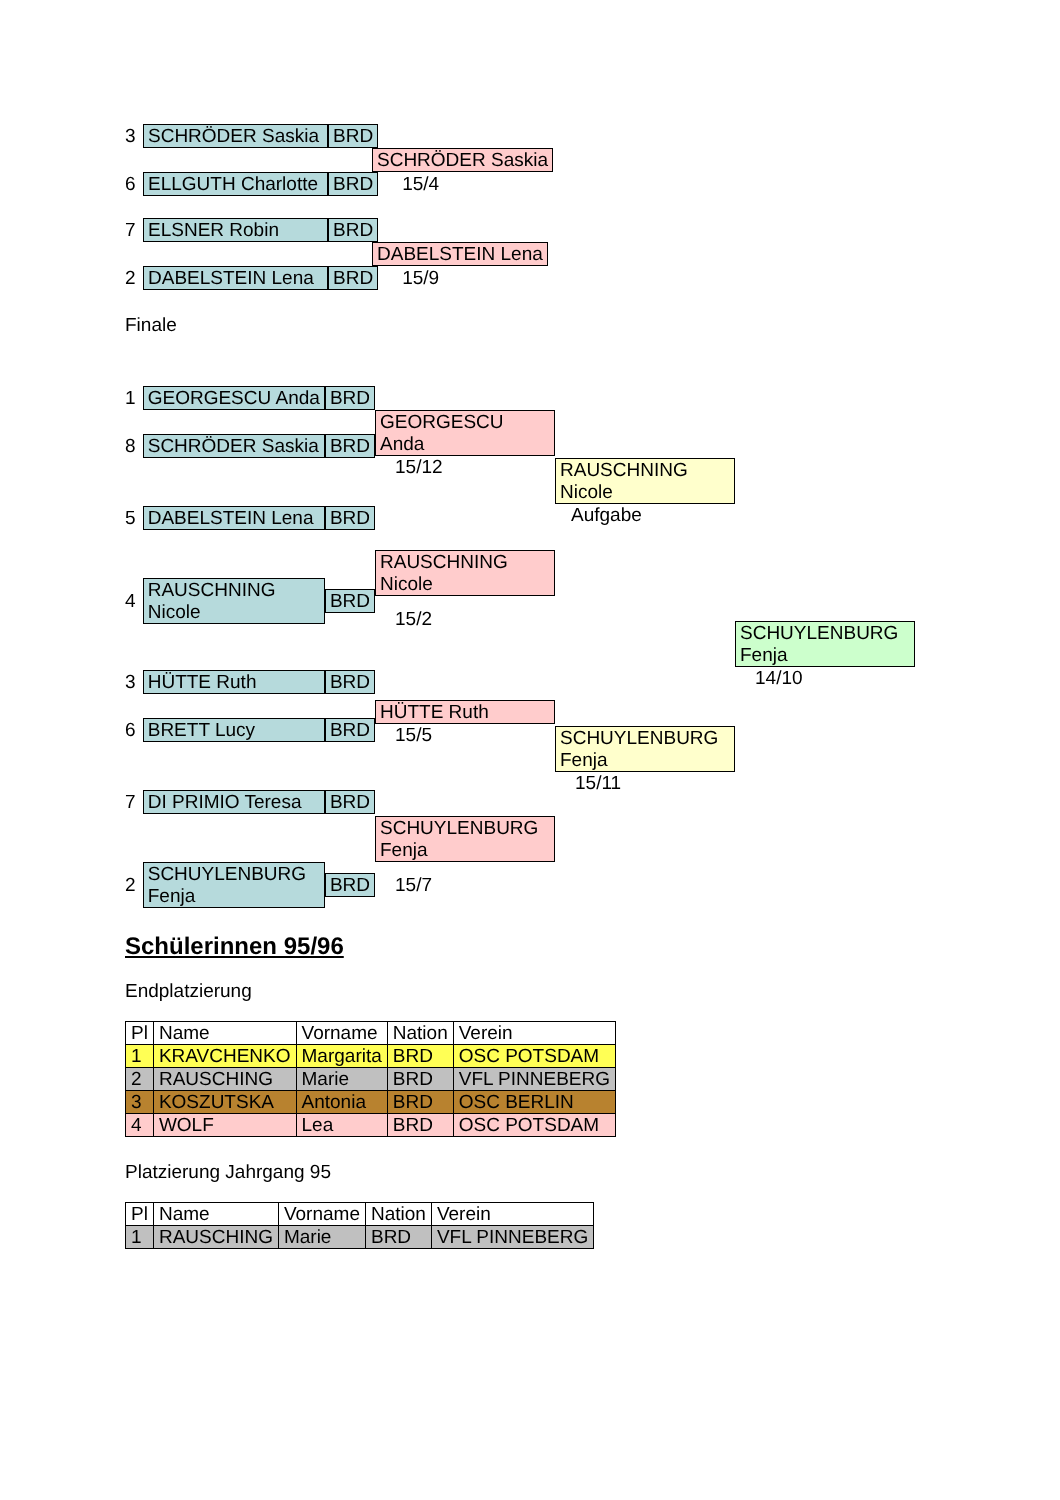3 SCHRÖDER Saskia BRD
SCHRÖDER Saskia
6 ELLGUTH Charlotte BRD 15/4
7 ELSNER Robin BRD
DABELSTEIN Lena
2 DABELSTEIN Lena BRD 15/9
Finale
1 GEORGESCU Anda BRD
8 SCHRÖDER Saskia BRD
5 DABELSTEIN Lena BRD
4 RAUSCHNING Nicole BRD
3 HÜTTE Ruth BRD
6 BRETT Lucy BRD
7 DI PRIMIO Teresa BRD
2 SCHUYLENBURG Fenja BRD
GEORGESCU Anda
15/12
RAUSCHNING Nicole
15/2
HÜTTE Ruth
15/5
SCHUYLENBURG Fenja
15/7
RAUSCHNING Nicole
Aufgabe
SCHUYLENBURG Fenja
15/11
SCHUYLENBURG Fenja
14/10
Schülerinnen 95/96
Endplatzierung
| Pl | Name | Vorname | Nation | Verein |
| --- | --- | --- | --- | --- |
| 1 | KRAVCHENKO | Margarita | BRD | OSC POTSDAM |
| 2 | RAUSCHING | Marie | BRD | VFL PINNEBERG |
| 3 | KOSZUTSKA | Antonia | BRD | OSC BERLIN |
| 4 | WOLF | Lea | BRD | OSC POTSDAM |
Platzierung Jahrgang 95
| Pl | Name | Vorname | Nation | Verein |
| --- | --- | --- | --- | --- |
| 1 | RAUSCHING | Marie | BRD | VFL PINNEBERG |